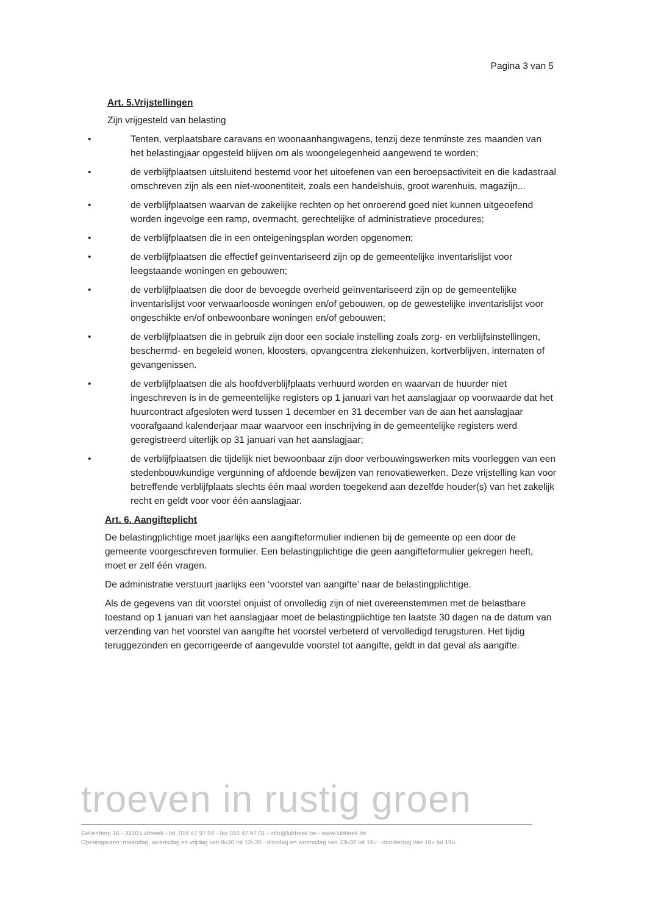Pagina 3 van 5
Art. 5.Vrijstellingen
Zijn vrijgesteld van belasting
• Tenten, verplaatsbare caravans en woonaanhangwagens, tenzij deze tenminste zes maanden van het belastingjaar opgesteld blijven om als woongelegenheid aangewend te worden;
• de verblijfplaatsen uitsluitend bestemd voor het uitoefenen van een beroepsactiviteit en die kadastraal omschreven zijn als een niet-woonentiteit, zoals een handelshuis, groot warenhuis, magazijn...
• de verblijfplaatsen waarvan de zakelijke rechten op het onroerend goed niet kunnen uitgeoefend worden ingevolge een ramp, overmacht, gerechtelijke of administratieve procedures;
• de verblijfplaatsen die in een onteigeningsplan worden opgenomen;
• de verblijfplaatsen die effectief geïnventariseerd zijn op de gemeentelijke inventarislijst voor leegstaande woningen en gebouwen;
• de verblijfplaatsen die door de bevoegde overheid geïnventariseerd zijn op de gemeentelijke inventarislijst voor verwaarloosde woningen en/of gebouwen, op de gewestelijke inventarislijst voor ongeschikte en/of onbewoonbare woningen en/of gebouwen;
• de verblijfplaatsen die in gebruik zijn door een sociale instelling zoals zorg- en verblijfsinstellingen, beschermd- en begeleid wonen, kloosters, opvangcentra ziekenhuizen, kortverblijven, internaten of gevangenissen.
• de verblijfplaatsen die als hoofdverblijfplaats verhuurd worden en waarvan de huurder niet ingeschreven is in de gemeentelijke registers op 1 januari van het aanslagjaar op voorwaarde dat het huurcontract afgesloten werd tussen 1 december en 31 december van de aan het aanslagjaar voorafgaand kalenderjaar maar waarvoor een inschrijving in de gemeentelijke registers werd geregistreerd uiterlijk op 31 januari van het aanslagjaar;
• de verblijfplaatsen die tijdelijk niet bewoonbaar zijn door verbouwingswerken mits voorleggen van een stedenbouwkundige vergunning of afdoende bewijzen van renovatiewerken. Deze vrijstelling kan voor betreffende verblijfplaats slechts één maal worden toegekend aan dezelfde houder(s) van het zakelijk recht en geldt voor voor één aanslagjaar.
Art. 6. Aangifteplicht
De belastingplichtige moet jaarlijks een aangifteformulier indienen bij de gemeente op een door de gemeente voorgeschreven formulier. Een belastingplichtige die geen aangifteformulier gekregen heeft, moet er zelf één vragen.
De administratie verstuurt jaarlijks een ‘voorstel van aangifte’ naar de belastingplichtige.
Als de gegevens van dit voorstel onjuist of onvolledig zijn of niet overeenstemmen met de belastbare toestand op 1 januari van het aanslagjaar moet de belastingplichtige ten laatste 30 dagen na de datum van verzending van het voorstel van aangifte het voorstel verbeterd of vervolledigd terugsturen. Het tijdig teruggezonden en gecorrigeerde of aangevulde voorstel tot aangifte, geldt in dat geval als aangifte.
troeven in rustig groen
Gellenberg 16 - 3210 Lubbeek - tel. 016 47 97 00 - fax 016 47 97 01 - info@lubbeek.be - www.lubbeek.be
Openingsuren: maandag, woensdag en vrijdag van 8u30 tot 12u30 - dinsdag en woensdag van 13u30 tot 16u - donderdag van 16u tot 19u